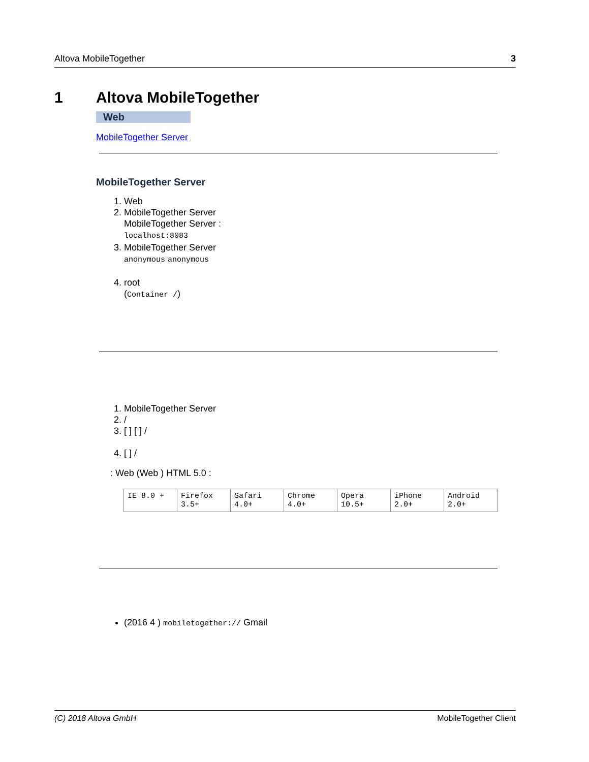Altova MobileTogether 3
1 Altova MobileTogether
Web
MobileTogether Server
MobileTogether Server
1. Web
2. MobileTogether Server
MobileTogether Server :
localhost:8083
3. MobileTogether Server
anonymous anonymous
4. root
(Container /)
1. MobileTogether Server
2. /
3. [ ] [ ] /
4. [ ] /
: Web (Web ) HTML 5.0 :
| IE 8.0 + | Firefox 3.5+ | Safari 4.0+ | Chrome 4.0+ | Opera 10.5+ | iPhone 2.0+ | Android 2.0+ |
(2016 4 ) mobiletogether:// Gmail
(C) 2018 Altova GmbH MobileTogether Client